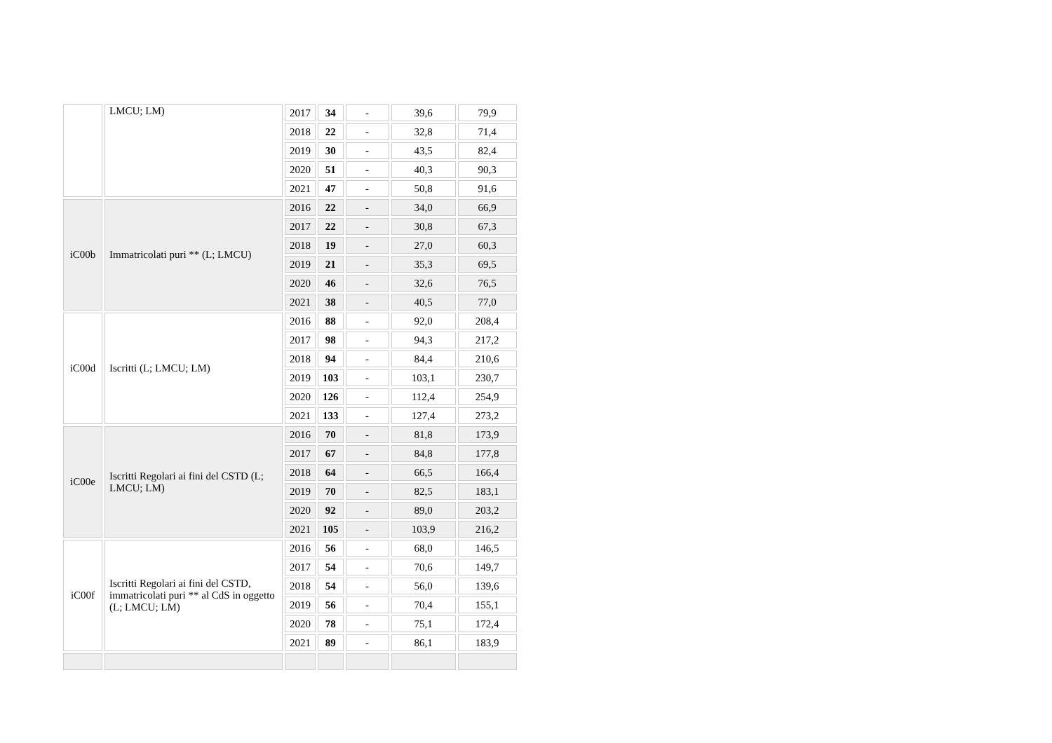| | LMCU; LM) | 2017 | 34 | - | 39,6 | 79,9 |
| | | 2018 | 22 | - | 32,8 | 71,4 |
| | | 2019 | 30 | - | 43,5 | 82,4 |
| | | 2020 | 51 | - | 40,3 | 90,3 |
| | | 2021 | 47 | - | 50,8 | 91,6 |
| iC00b | Immatricolati puri ** (L; LMCU) | 2016 | 22 | - | 34,0 | 66,9 |
| | | 2017 | 22 | - | 30,8 | 67,3 |
| | | 2018 | 19 | - | 27,0 | 60,3 |
| | | 2019 | 21 | - | 35,3 | 69,5 |
| | | 2020 | 46 | - | 32,6 | 76,5 |
| | | 2021 | 38 | - | 40,5 | 77,0 |
| iC00d | Iscritti (L; LMCU; LM) | 2016 | 88 | - | 92,0 | 208,4 |
| | | 2017 | 98 | - | 94,3 | 217,2 |
| | | 2018 | 94 | - | 84,4 | 210,6 |
| | | 2019 | 103 | - | 103,1 | 230,7 |
| | | 2020 | 126 | - | 112,4 | 254,9 |
| | | 2021 | 133 | - | 127,4 | 273,2 |
| iC00e | Iscritti Regolari ai fini del CSTD (L; LMCU; LM) | 2016 | 70 | - | 81,8 | 173,9 |
| | | 2017 | 67 | - | 84,8 | 177,8 |
| | | 2018 | 64 | - | 66,5 | 166,4 |
| | | 2019 | 70 | - | 82,5 | 183,1 |
| | | 2020 | 92 | - | 89,0 | 203,2 |
| | | 2021 | 105 | - | 103,9 | 216,2 |
| iC00f | Iscritti Regolari ai fini del CSTD, immatricolati puri ** al CdS in oggetto (L; LMCU; LM) | 2016 | 56 | - | 68,0 | 146,5 |
| | | 2017 | 54 | - | 70,6 | 149,7 |
| | | 2018 | 54 | - | 56,0 | 139,6 |
| | | 2019 | 56 | - | 70,4 | 155,1 |
| | | 2020 | 78 | - | 75,1 | 172,4 |
| | | 2021 | 89 | - | 86,1 | 183,9 |